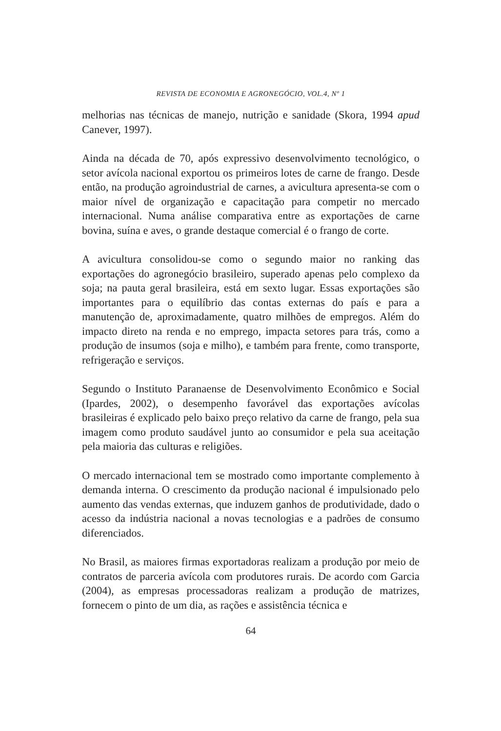REVISTA DE ECONOMIA E AGRONEGÓCIO, VOL.4, Nº 1
melhorias nas técnicas de manejo, nutrição e sanidade (Skora, 1994 apud Canever, 1997).
Ainda na década de 70, após expressivo desenvolvimento tecnológico, o setor avícola nacional exportou os primeiros lotes de carne de frango. Desde então, na produção agroindustrial de carnes, a avicultura apresenta-se com o maior nível de organização e capacitação para competir no mercado internacional. Numa análise comparativa entre as exportações de carne bovina, suína e aves, o grande destaque comercial é o frango de corte.
A avicultura consolidou-se como o segundo maior no ranking das exportações do agronegócio brasileiro, superado apenas pelo complexo da soja; na pauta geral brasileira, está em sexto lugar. Essas exportações são importantes para o equilíbrio das contas externas do país e para a manutenção de, aproximadamente, quatro milhões de empregos. Além do impacto direto na renda e no emprego, impacta setores para trás, como a produção de insumos (soja e milho), e também para frente, como transporte, refrigeração e serviços.
Segundo o Instituto Paranaense de Desenvolvimento Econômico e Social (Ipardes, 2002), o desempenho favorável das exportações avícolas brasileiras é explicado pelo baixo preço relativo da carne de frango, pela sua imagem como produto saudável junto ao consumidor e pela sua aceitação pela maioria das culturas e religiões.
O mercado internacional tem se mostrado como importante complemento à demanda interna. O crescimento da produção nacional é impulsionado pelo aumento das vendas externas, que induzem ganhos de produtividade, dado o acesso da indústria nacional a novas tecnologias e a padrões de consumo diferenciados.
No Brasil, as maiores firmas exportadoras realizam a produção por meio de contratos de parceria avícola com produtores rurais. De acordo com Garcia (2004), as empresas processadoras realizam a produção de matrizes, fornecem o pinto de um dia, as rações e assistência técnica e
64